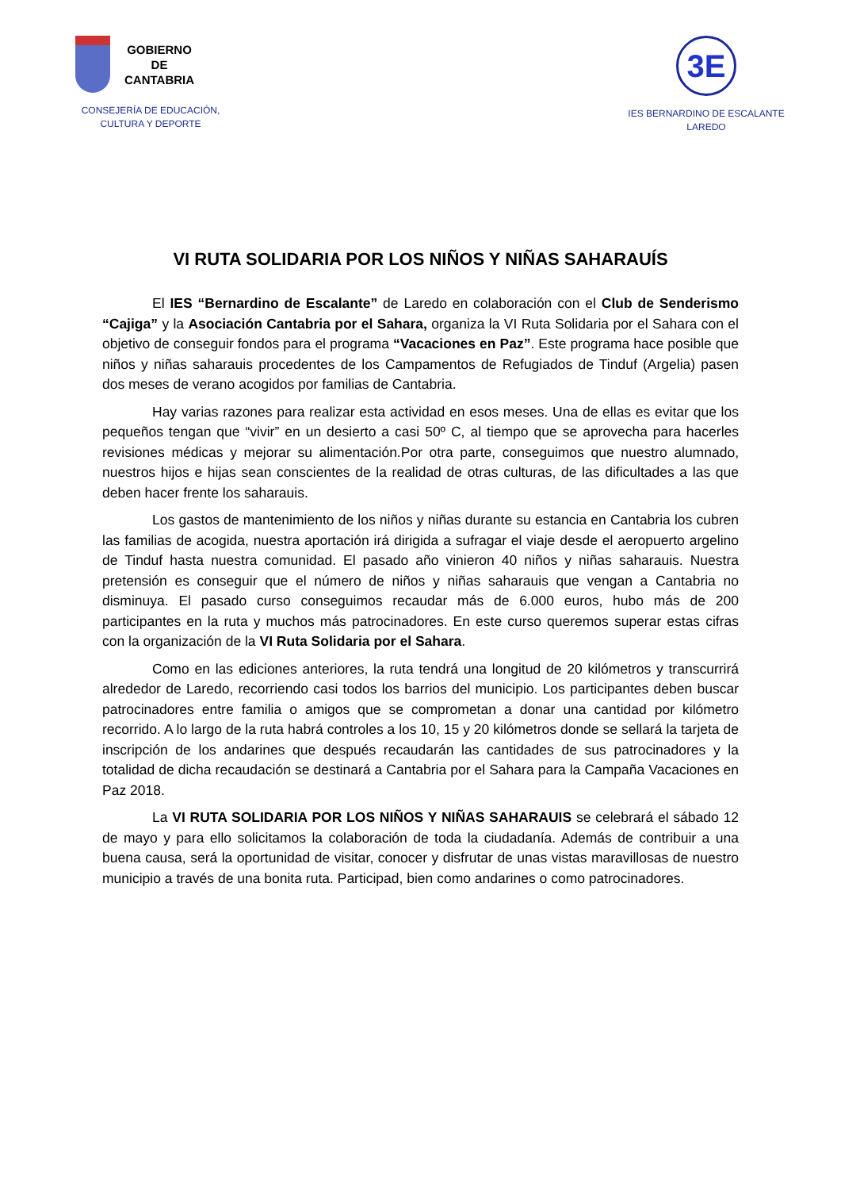GOBIERNO
DE
CANTABRIA
CONSEJERÍA DE EDUCACIÓN,
CULTURA Y DEPORTE
3E
IES BERNARDINO DE ESCALANTE
LAREDO
VI RUTA SOLIDARIA POR LOS NIÑOS Y NIÑAS SAHARAUÍS
El IES “Bernardino de Escalante” de Laredo en colaboración con el Club de Senderismo “Cajiga” y la Asociación Cantabria por el Sahara, organiza la VI Ruta Solidaria por el Sahara con el objetivo de conseguir fondos para el programa “Vacaciones en Paz”. Este programa hace posible que niños y niñas saharauis procedentes de los Campamentos de Refugiados de Tinduf (Argelia) pasen dos meses de verano acogidos por familias de Cantabria.
Hay varias razones para realizar esta actividad en esos meses. Una de ellas es evitar que los pequeños tengan que “vivir” en un desierto a casi 50º C, al tiempo que se aprovecha para hacerles revisiones médicas y mejorar su alimentación.Por otra parte, conseguimos que nuestro alumnado, nuestros hijos e hijas sean conscientes de la realidad de otras culturas, de las dificultades a las que deben hacer frente los saharauis.
Los gastos de mantenimiento de los niños y niñas durante su estancia en Cantabria los cubren las familias de acogida, nuestra aportación irá dirigida a sufragar el viaje desde el aeropuerto argelino de Tinduf hasta nuestra comunidad. El pasado año vinieron 40 niños y niñas saharauis. Nuestra pretensión es conseguir que el número de niños y niñas saharauis que vengan a Cantabria no disminuya. El pasado curso conseguimos recaudar más de 6.000 euros, hubo más de 200 participantes en la ruta y muchos más patrocinadores. En este curso queremos superar estas cifras con la organización de la VI Ruta Solidaria por el Sahara.
Como en las ediciones anteriores, la ruta tendrá una longitud de 20 kilómetros y transcurrirá alrededor de Laredo, recorriendo casi todos los barrios del municipio. Los participantes deben buscar patrocinadores entre familia o amigos que se comprometan a donar una cantidad por kilómetro recorrido. A lo largo de la ruta habrá controles a los 10, 15 y 20 kilómetros donde se sellará la tarjeta de inscripción de los andarines que después recaudarán las cantidades de sus patrocinadores y la totalidad de dicha recaudación se destinará a Cantabria por el Sahara para la Campaña Vacaciones en Paz 2018.
La VI RUTA SOLIDARIA POR LOS NIÑOS Y NIÑAS SAHARAUIS se celebrará el sábado 12 de mayo y para ello solicitamos la colaboración de toda la ciudadanía. Además de contribuir a una buena causa, será la oportunidad de visitar, conocer y disfrutar de unas vistas maravillosas de nuestro municipio a través de una bonita ruta. Participad, bien como andarines o como patrocinadores.